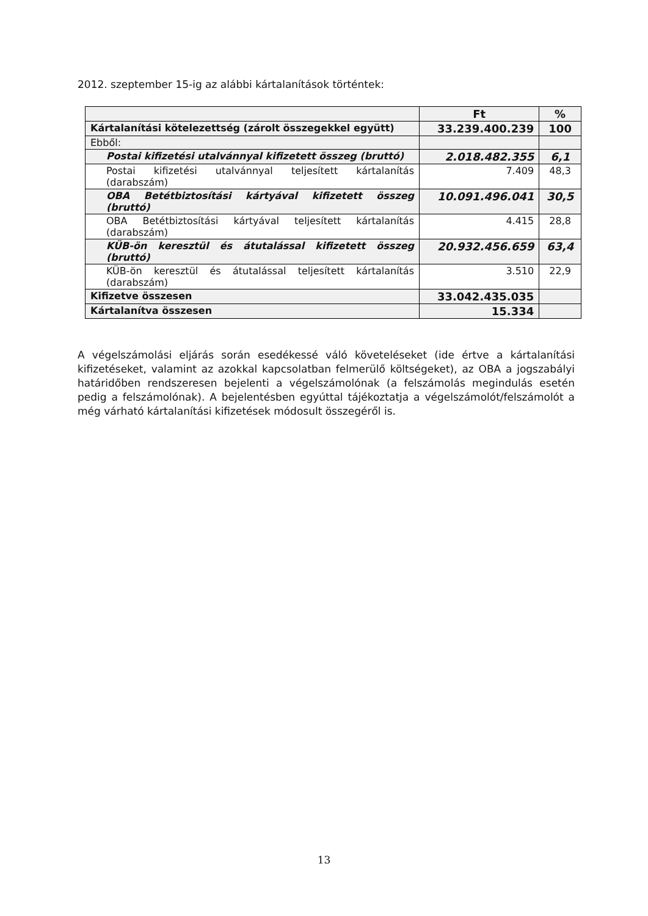2012. szeptember 15-ig az alábbi kártalanítások történtek:
| | Ft | % |
| --- | --- | --- |
| Kártalanítási kötelezettség (zárolt összegekkel együtt) | 33.239.400.239 | 100 |
| Ebből: | | |
| Postai kifizetési utalvánnyal kifizetett összeg (bruttó) | 2.018.482.355 | 6,1 |
| Postai kifizetési utalvánnyal teljesített kártalanítás (darabszám) | 7.409 | 48,3 |
| OBA Betétbiztosítási kártyával kifizetett összeg (bruttó) | 10.091.496.041 | 30,5 |
| OBA Betétbiztosítási kártyával teljesített kártalanítás (darabszám) | 4.415 | 28,8 |
| KÜB-ön keresztül és átutalással kifizetett összeg (bruttó) | 20.932.456.659 | 63,4 |
| KÜB-ön keresztül és átutalással teljesített kártalanítás (darabszám) | 3.510 | 22,9 |
| Kifizetve összesen | 33.042.435.035 | |
| Kártalanítva összesen | 15.334 | |
A végelszámolási eljárás során esedékessé váló követeléseket (ide értve a kártalanítási kifizetéseket, valamint az azokkal kapcsolatban felmerülő költségeket), az OBA a jogszabályi határidőben rendszeresen bejelenti a végelszámolónak (a felszámolás megindulás esetén pedig a felszámolónak). A bejelentésben egyúttal tájékoztatja a végelszámolót/felszámolót a még várható kártalanítási kifizetések módosult összegéről is.
13